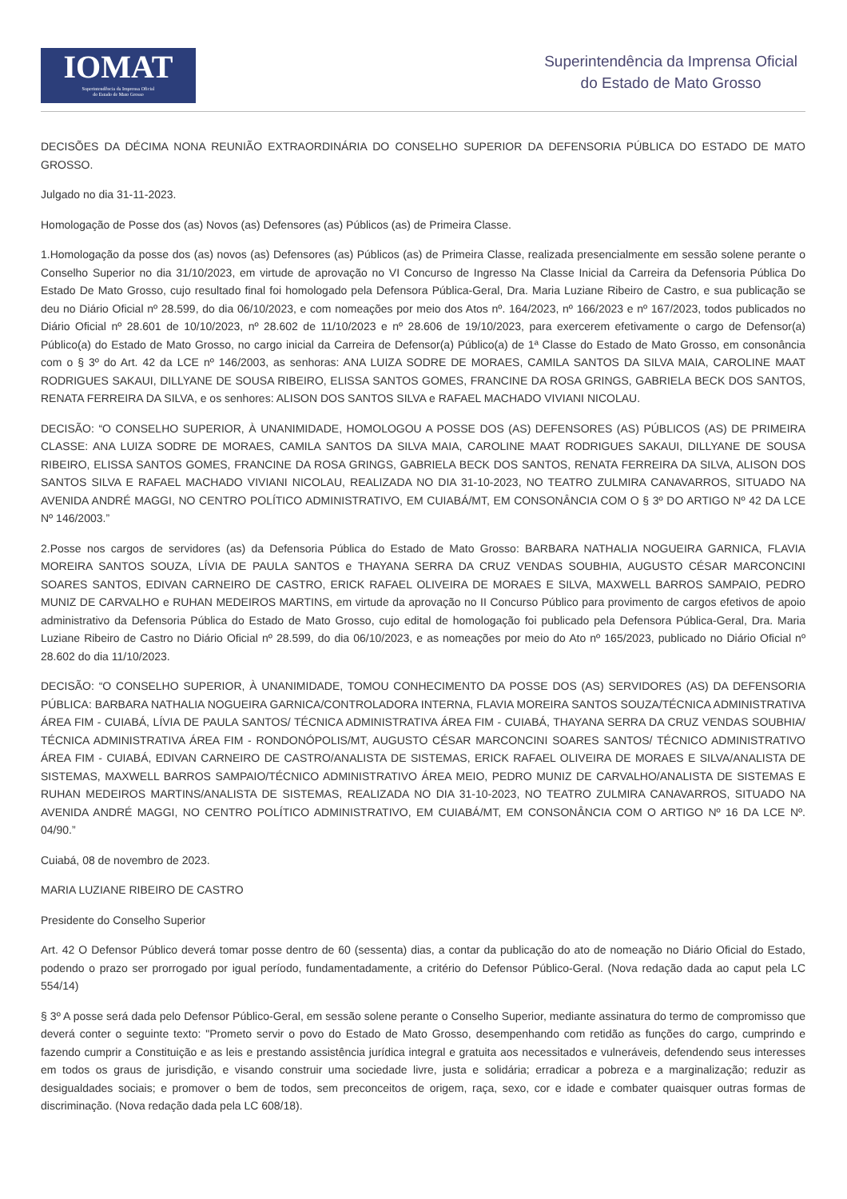IOMAT
Superintendência da Imprensa Oficial
do Estado de Mato Grosso
Superintendência da Imprensa Oficial
do Estado de Mato Grosso
DECISÕES DA DÉCIMA NONA REUNIÃO EXTRAORDINÁRIA DO CONSELHO SUPERIOR DA DEFENSORIA PÚBLICA DO ESTADO DE MATO GROSSO.
Julgado no dia 31-11-2023.
Homologação de Posse dos (as) Novos (as) Defensores (as) Públicos (as) de Primeira Classe.
1.Homologação da posse dos (as) novos (as) Defensores (as) Públicos (as) de Primeira Classe, realizada presencialmente em sessão solene perante o Conselho Superior no dia 31/10/2023, em virtude de aprovação no VI Concurso de Ingresso Na Classe Inicial da Carreira da Defensoria Pública Do Estado De Mato Grosso, cujo resultado final foi homologado pela Defensora Pública-Geral, Dra. Maria Luziane Ribeiro de Castro, e sua publicação se deu no Diário Oficial nº 28.599, do dia 06/10/2023, e com nomeações por meio dos Atos nº. 164/2023, nº 166/2023 e nº 167/2023, todos publicados no Diário Oficial nº 28.601 de 10/10/2023, nº 28.602 de 11/10/2023 e nº 28.606 de 19/10/2023, para exercerem efetivamente o cargo de Defensor(a) Público(a) do Estado de Mato Grosso, no cargo inicial da Carreira de Defensor(a) Público(a) de 1ª Classe do Estado de Mato Grosso, em consonância com o § 3º do Art. 42 da LCE nº 146/2003, as senhoras: ANA LUIZA SODRE DE MORAES, CAMILA SANTOS DA SILVA MAIA, CAROLINE MAAT RODRIGUES SAKAUI, DILLYANE DE SOUSA RIBEIRO, ELISSA SANTOS GOMES, FRANCINE DA ROSA GRINGS, GABRIELA BECK DOS SANTOS, RENATA FERREIRA DA SILVA, e os senhores: ALISON DOS SANTOS SILVA e RAFAEL MACHADO VIVIANI NICOLAU.
DECISÃO: “O CONSELHO SUPERIOR, À UNANIMIDADE, HOMOLOGOU A POSSE DOS (AS) DEFENSORES (AS) PÚBLICOS (AS) DE PRIMEIRA CLASSE: ANA LUIZA SODRE DE MORAES, CAMILA SANTOS DA SILVA MAIA, CAROLINE MAAT RODRIGUES SAKAUI, DILLYANE DE SOUSA RIBEIRO, ELISSA SANTOS GOMES, FRANCINE DA ROSA GRINGS, GABRIELA BECK DOS SANTOS, RENATA FERREIRA DA SILVA, ALISON DOS SANTOS SILVA E RAFAEL MACHADO VIVIANI NICOLAU, REALIZADA NO DIA 31-10-2023, NO TEATRO ZULMIRA CANAVARROS, SITUADO NA AVENIDA ANDRÉ MAGGI, NO CENTRO POLÍTICO ADMINISTRATIVO, EM CUIABÁ/MT, EM CONSONÂNCIA COM O § 3º DO ARTIGO Nº 42 DA LCE Nº 146/2003.”
2.Posse nos cargos de servidores (as) da Defensoria Pública do Estado de Mato Grosso: BARBARA NATHALIA NOGUEIRA GARNICA, FLAVIA MOREIRA SANTOS SOUZA, LÍVIA DE PAULA SANTOS e THAYANA SERRA DA CRUZ VENDAS SOUBHIA, AUGUSTO CÉSAR MARCONCINI SOARES SANTOS, EDIVAN CARNEIRO DE CASTRO, ERICK RAFAEL OLIVEIRA DE MORAES E SILVA, MAXWELL BARROS SAMPAIO, PEDRO MUNIZ DE CARVALHO e RUHAN MEDEIROS MARTINS, em virtude da aprovação no II Concurso Público para provimento de cargos efetivos de apoio administrativo da Defensoria Pública do Estado de Mato Grosso, cujo edital de homologação foi publicado pela Defensora Pública-Geral, Dra. Maria Luziane Ribeiro de Castro no Diário Oficial nº 28.599, do dia 06/10/2023, e as nomeações por meio do Ato nº 165/2023, publicado no Diário Oficial nº 28.602 do dia 11/10/2023.
DECISÃO: “O CONSELHO SUPERIOR, À UNANIMIDADE, TOMOU CONHECIMENTO DA POSSE DOS (AS) SERVIDORES (AS) DA DEFENSORIA PÚBLICA: BARBARA NATHALIA NOGUEIRA GARNICA/CONTROLADORA INTERNA, FLAVIA MOREIRA SANTOS SOUZA/TÉCNICA ADMINISTRATIVA ÁREA FIM - CUIABÁ, LÍVIA DE PAULA SANTOS/ TÉCNICA ADMINISTRATIVA ÁREA FIM - CUIABÁ, THAYANA SERRA DA CRUZ VENDAS SOUBHIA/ TÉCNICA ADMINISTRATIVA ÁREA FIM - RONDONÓPOLIS/MT, AUGUSTO CÉSAR MARCONCINI SOARES SANTOS/ TÉCNICO ADMINISTRATIVO ÁREA FIM - CUIABÁ, EDIVAN CARNEIRO DE CASTRO/ANALISTA DE SISTEMAS, ERICK RAFAEL OLIVEIRA DE MORAES E SILVA/ANALISTA DE SISTEMAS, MAXWELL BARROS SAMPAIO/TÉCNICO ADMINISTRATIVO ÁREA MEIO, PEDRO MUNIZ DE CARVALHO/ANALISTA DE SISTEMAS E RUHAN MEDEIROS MARTINS/ANALISTA DE SISTEMAS, REALIZADA NO DIA 31-10-2023, NO TEATRO ZULMIRA CANAVARROS, SITUADO NA AVENIDA ANDRÉ MAGGI, NO CENTRO POLÍTICO ADMINISTRATIVO, EM CUIABÁ/MT, EM CONSONÂNCIA COM O ARTIGO Nº 16 DA LCE Nº. 04/90.”
Cuiabá, 08 de novembro de 2023.
MARIA LUZIANE RIBEIRO DE CASTRO
Presidente do Conselho Superior
Art. 42 O Defensor Público deverá tomar posse dentro de 60 (sessenta) dias, a contar da publicação do ato de nomeação no Diário Oficial do Estado, podendo o prazo ser prorrogado por igual período, fundamentadamente, a critério do Defensor Público-Geral. (Nova redação dada ao caput pela LC 554/14)
§ 3º A posse será dada pelo Defensor Público-Geral, em sessão solene perante o Conselho Superior, mediante assinatura do termo de compromisso que deverá conter o seguinte texto: "Prometo servir o povo do Estado de Mato Grosso, desempenhando com retidão as funções do cargo, cumprindo e fazendo cumprir a Constituição e as leis e prestando assistência jurídica integral e gratuita aos necessitados e vulneráveis, defendendo seus interesses em todos os graus de jurisdição, e visando construir uma sociedade livre, justa e solidária; erradicar a pobreza e a marginalização; reduzir as desigualdades sociais; e promover o bem de todos, sem preconceitos de origem, raça, sexo, cor e idade e combater quaisquer outras formas de discriminação. (Nova redação dada pela LC 608/18).